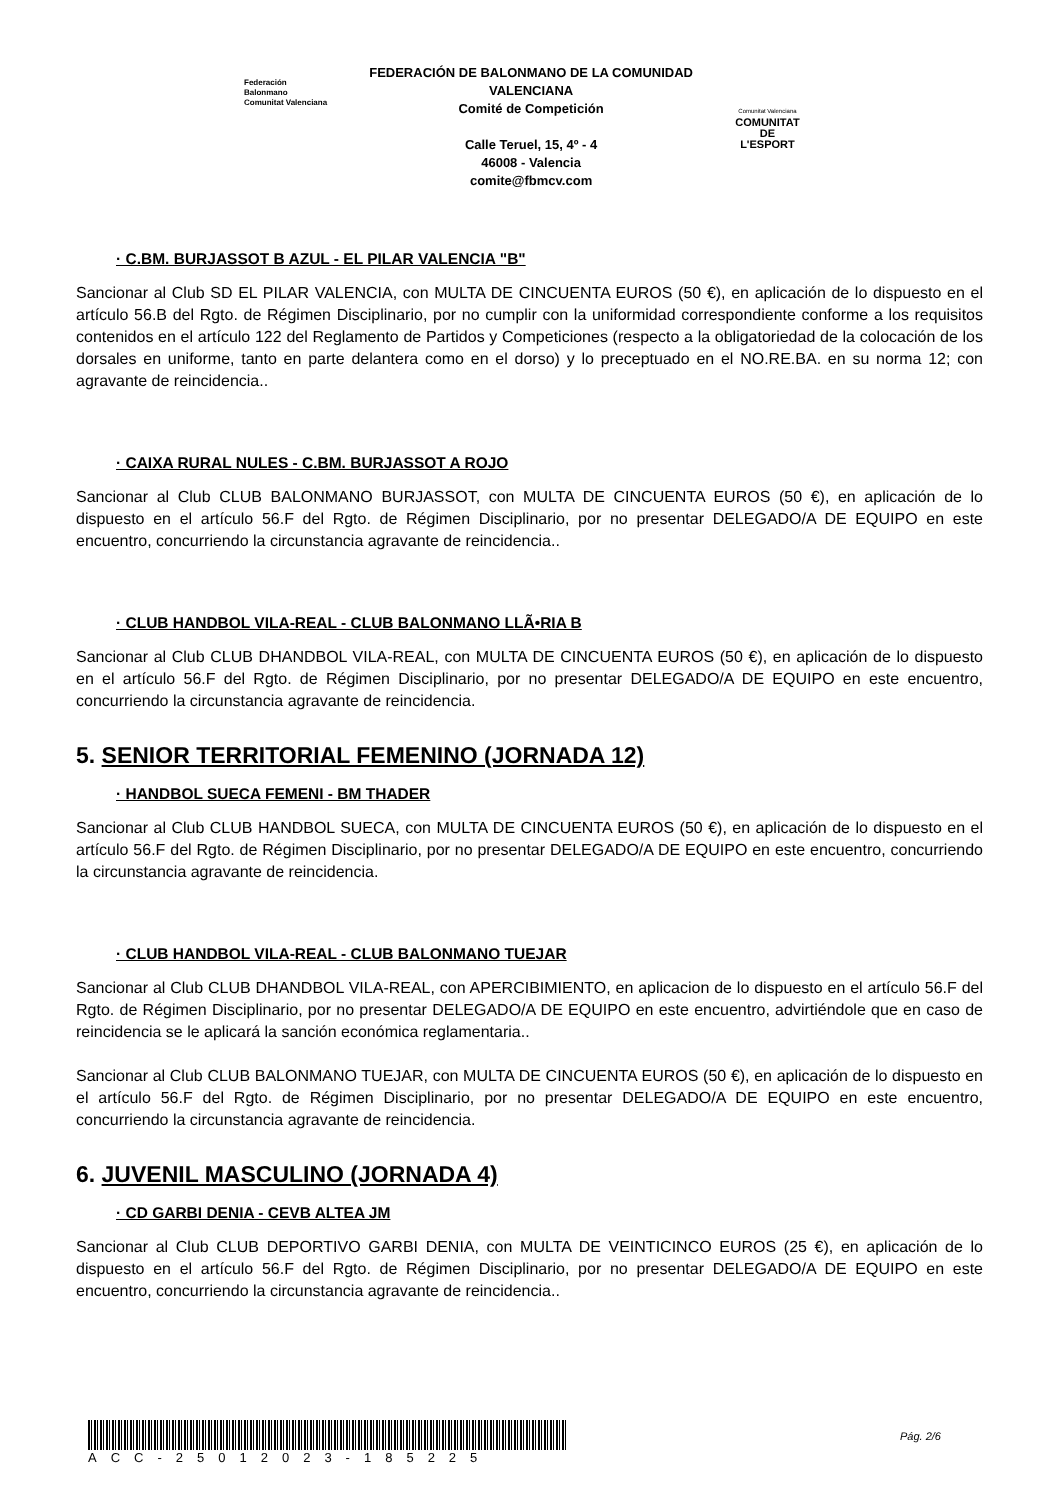Federación Balonmano
Comunitat Valenciana
FEDERACIÓN DE BALONMANO DE LA COMUNIDAD VALENCIANA
Comité de Competición
Calle Teruel, 15, 4º - 4
46008 - Valencia
comite@fbmcv.com
Comunitat Valenciana
COMUNITAT
DE L'ESPORT
· C.BM. BURJASSOT B AZUL - EL PILAR VALENCIA "B"
Sancionar al Club SD EL PILAR VALENCIA, con MULTA DE CINCUENTA EUROS (50 €), en aplicación de lo dispuesto en el artículo 56.B del Rgto. de Régimen Disciplinario, por no cumplir con la uniformidad correspondiente conforme a los requisitos contenidos en el artículo 122 del Reglamento de Partidos y Competiciones (respecto a la obligatoriedad de la colocación de los dorsales en uniforme, tanto en parte delantera como en el dorso) y lo preceptuado en el NO.RE.BA. en su norma 12; con agravante de reincidencia..
· CAIXA RURAL NULES - C.BM. BURJASSOT A ROJO
Sancionar al Club CLUB BALONMANO BURJASSOT, con MULTA DE CINCUENTA EUROS (50 €), en aplicación de lo dispuesto en el artículo 56.F del Rgto. de Régimen Disciplinario, por no presentar DELEGADO/A DE EQUIPO en este encuentro, concurriendo la circunstancia agravante de reincidencia..
· CLUB HANDBOL VILA-REAL - CLUB BALONMANO LLÃ•RIA B
Sancionar al Club CLUB DHANDBOL VILA-REAL, con MULTA DE CINCUENTA EUROS (50 €), en aplicación de lo dispuesto en el artículo 56.F del Rgto. de Régimen Disciplinario, por no presentar DELEGADO/A DE EQUIPO en este encuentro, concurriendo la circunstancia agravante de reincidencia.
5. SENIOR TERRITORIAL FEMENINO (JORNADA 12)
· HANDBOL SUECA FEMENI - BM THADER
Sancionar al Club CLUB HANDBOL SUECA, con MULTA DE CINCUENTA EUROS (50 €), en aplicación de lo dispuesto en el artículo 56.F del Rgto. de Régimen Disciplinario, por no presentar DELEGADO/A DE EQUIPO en este encuentro, concurriendo la circunstancia agravante de reincidencia.
· CLUB HANDBOL VILA-REAL - CLUB BALONMANO TUEJAR
Sancionar al Club CLUB DHANDBOL VILA-REAL, con APERCIBIMIENTO, en aplicacion de lo dispuesto en el artículo 56.F del Rgto. de Régimen Disciplinario, por no presentar DELEGADO/A DE EQUIPO en este encuentro, advirtiéndole que en caso de reincidencia se le aplicará la sanción económica reglamentaria..
Sancionar al Club CLUB BALONMANO TUEJAR, con MULTA DE CINCUENTA EUROS (50 €), en aplicación de lo dispuesto en el artículo 56.F del Rgto. de Régimen Disciplinario, por no presentar DELEGADO/A DE EQUIPO en este encuentro, concurriendo la circunstancia agravante de reincidencia.
6. JUVENIL MASCULINO (JORNADA 4)
· CD GARBI DENIA - CEVB ALTEA JM
Sancionar al Club CLUB DEPORTIVO GARBI DENIA, con MULTA DE VEINTICINCO EUROS (25 €), en aplicación de lo dispuesto en el artículo 56.F del Rgto. de Régimen Disciplinario, por no presentar DELEGADO/A DE EQUIPO en este encuentro, concurriendo la circunstancia agravante de reincidencia..
ACC-25012023-185225
Pág. 2/6